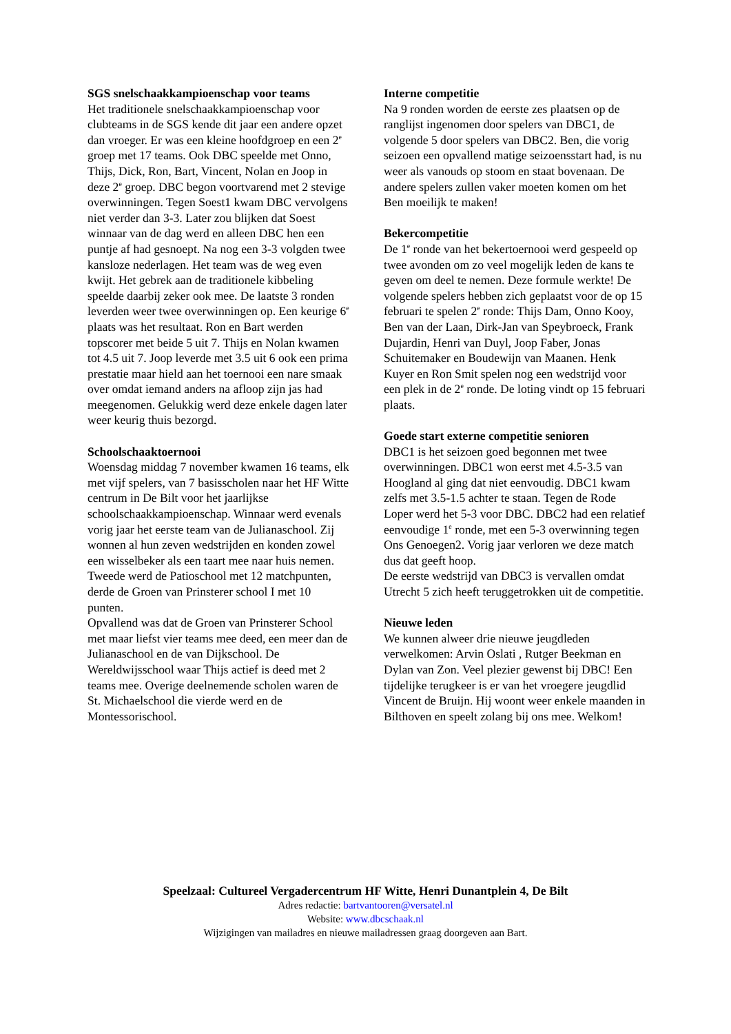SGS snelschaakkampioenschap voor teams
Het traditionele snelschaakkampioenschap voor clubteams in de SGS kende dit jaar een andere opzet dan vroeger. Er was een kleine hoofdgroep en een 2<sup>e</sup> groep met 17 teams. Ook DBC speelde met Onno, Thijs, Dick, Ron, Bart, Vincent, Nolan en Joop in deze 2<sup>e</sup> groep. DBC begon voortvarend met 2 stevige overwinningen. Tegen Soest1 kwam DBC vervolgens niet verder dan 3-3. Later zou blijken dat Soest winnaar van de dag werd en alleen DBC hen een puntje af had gesnoept. Na nog een 3-3 volgden twee kansloze nederlagen. Het team was de weg even kwijt. Het gebrek aan de traditionele kibbeling speelde daarbij zeker ook mee. De laatste 3 ronden leverden weer twee overwinningen op. Een keurige 6<sup>e</sup> plaats was het resultaat. Ron en Bart werden topscorer met beide 5 uit 7. Thijs en Nolan kwamen tot 4.5 uit 7. Joop leverde met 3.5 uit 6 ook een prima prestatie maar hield aan het toernooi een nare smaak over omdat iemand anders na afloop zijn jas had meegenomen. Gelukkig werd deze enkele dagen later weer keurig thuis bezorgd.
Schoolschaaktoernooi
Woensdag middag 7 november kwamen 16 teams, elk met vijf spelers, van 7 basisscholen naar het HF Witte centrum in De Bilt voor het jaarlijkse schoolschaakkampioenschap. Winnaar werd evenals vorig jaar het eerste team van de Julianaschool. Zij wonnen al hun zeven wedstrijden en konden zowel een wisselbeker als een taart mee naar huis nemen. Tweede werd de Patioschool met 12 matchpunten, derde de Groen van Prinsterer school I met 10 punten.
Opvallend was dat de Groen van Prinsterer School met maar liefst vier teams mee deed, een meer dan de Julianaschool en de van Dijkschool. De Wereldwijsschool waar Thijs actief is deed met 2 teams mee. Overige deelnemende scholen waren de St. Michaelschool die vierde werd en de Montessorischool.
Interne competitie
Na 9 ronden worden de eerste zes plaatsen op de ranglijst ingenomen door spelers van DBC1, de volgende 5 door spelers van DBC2. Ben, die vorig seizoen een opvallend matige seizoensstart had, is nu weer als vanouds op stoom en staat bovenaan. De andere spelers zullen vaker moeten komen om het Ben moeilijk te maken!
Bekercompetitie
De 1<sup>e</sup> ronde van het bekertoernooi werd gespeeld op twee avonden om zo veel mogelijk leden de kans te geven om deel te nemen. Deze formule werkte! De volgende spelers hebben zich geplaatst voor de op 15 februari te spelen 2<sup>e</sup> ronde: Thijs Dam, Onno Kooy, Ben van der Laan, Dirk-Jan van Speybroeck, Frank Dujardin, Henri van Duyl, Joop Faber, Jonas Schuitemaker en Boudewijn van Maanen. Henk Kuyer en Ron Smit spelen nog een wedstrijd voor een plek in de 2<sup>e</sup> ronde. De loting vindt op 15 februari plaats.
Goede start externe competitie senioren
DBC1 is het seizoen goed begonnen met twee overwinningen. DBC1 won eerst met 4.5-3.5 van Hoogland al ging dat niet eenvoudig. DBC1 kwam zelfs met 3.5-1.5 achter te staan. Tegen de Rode Loper werd het 5-3 voor DBC. DBC2 had een relatief eenvoudige 1<sup>e</sup> ronde, met een 5-3 overwinning tegen Ons Genoegen2. Vorig jaar verloren we deze match dus dat geeft hoop.
De eerste wedstrijd van DBC3 is vervallen omdat Utrecht 5 zich heeft teruggetrokken uit de competitie.
Nieuwe leden
We kunnen alweer drie nieuwe jeugdleden verwelkomen: Arvin Oslati , Rutger Beekman en Dylan van Zon. Veel plezier gewenst bij DBC! Een tijdelijke terugkeer is er van het vroegere jeugdlid Vincent de Bruijn. Hij woont weer enkele maanden in Bilthoven en speelt zolang bij ons mee. Welkom!
Speelzaal: Cultureel Vergadercentrum HF Witte, Henri Dunantplein 4, De Bilt
Adres redactie: bartvantooren@versatel.nl
Website: www.dbcschaak.nl
Wijzigingen van mailadres en nieuwe mailadressen graag doorgeven aan Bart.